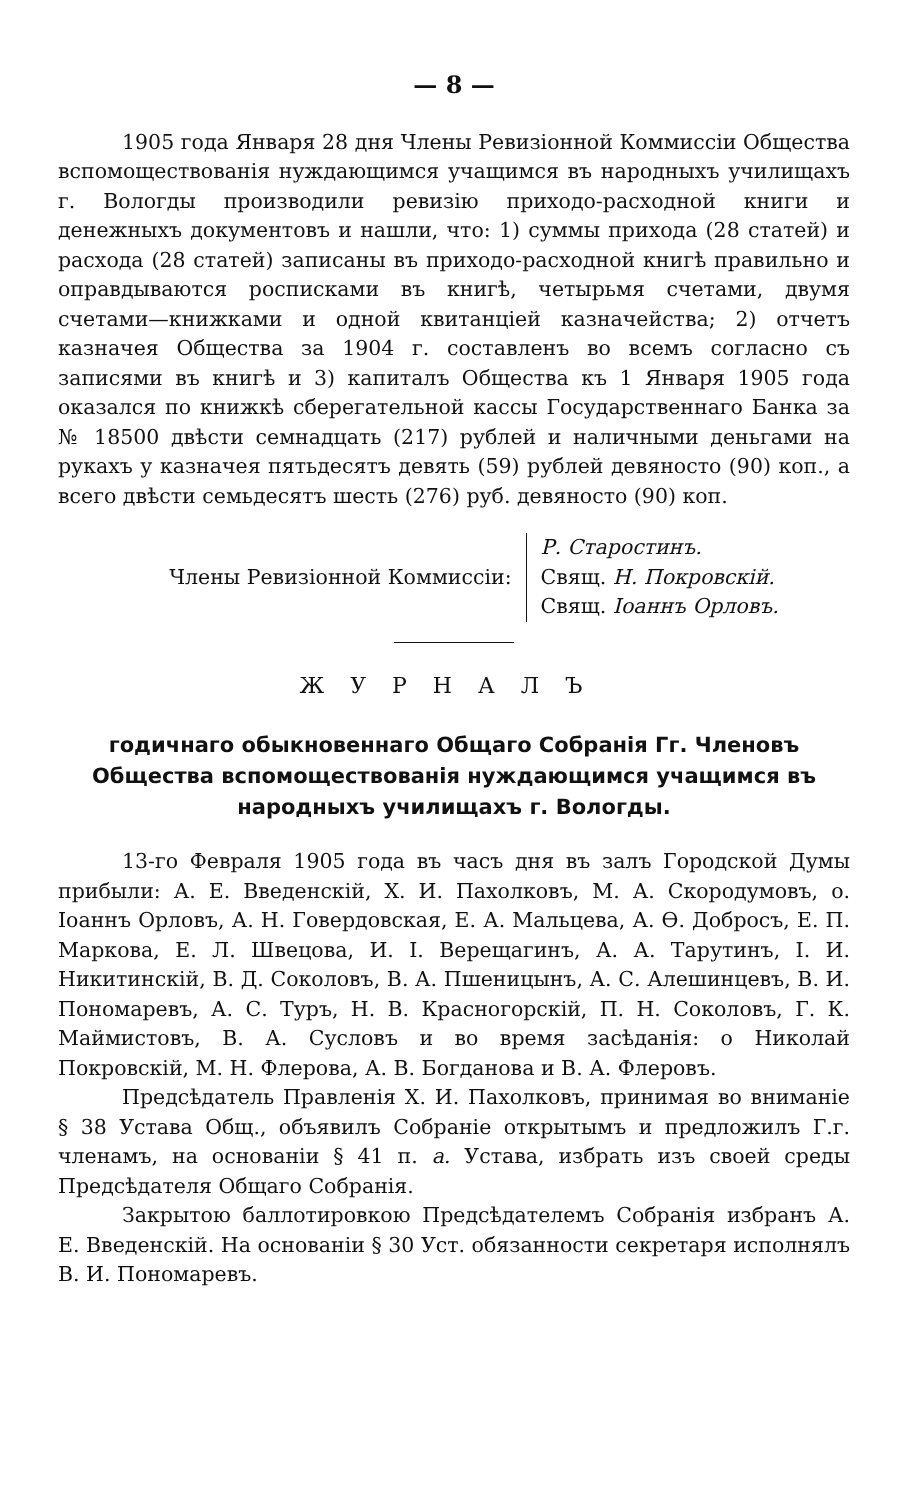— 8 —
1905 года Января 28 дня Члены Ревизіонной Коммиссіи Общества вспомоществованія нуждающимся учащимся въ народныхъ училищахъ г. Вологды производили ревизію приходо-расходной книги и денежныхъ документовъ и нашли, что: 1) суммы прихода (28 статей) и расхода (28 статей) записаны въ приходо-расходной книгѣ правильно и оправдываются росписками въ книгѣ, четырьмя счетами, двумя счетами—книжками и одной квитанціей казначейства; 2) отчетъ казначея Общества за 1904 г. составленъ во всемъ согласно съ записями въ книгѣ и 3) капиталъ Общества къ 1 Января 1905 года оказался по книжкѣ сберегательной кассы Государственнаго Банка за № 18500 двѣсти семнадцать (217) рублей и наличными деньгами на рукахъ у казначея пятьдесятъ девять (59) рублей девяносто (90) коп., а всего двѣсти семьдесятъ шесть (276) руб. девяносто (90) коп.
Члены Ревизіонной Коммиссіи:
Р. Старостинъ.
Свящ. Н. Покровскій.
Свящ. Іоаннъ Орловъ.
ЖУРНАЛЪ
годичнаго обыкновеннаго Общаго Собранія Гг. Членовъ Общества вспомоществованія нуждающимся учащимся въ народныхъ училищахъ г. Вологды.
13-го Февраля 1905 года въ часъ дня въ залъ Городской Думы прибыли: А. Е. Введенскій, Х. И. Пахолковъ, М. А. Скородумовъ, о. Іоаннъ Орловъ, А. Н. Говердовская, Е. А. Мальцева, А. Ѳ. Добросъ, Е. П. Маркова, Е. Л. Швецова, И. І. Верещагинъ, А. А. Тарутинъ, І. И. Никитинскій, В. Д. Соколовъ, В. А. Пшеницынъ, А. С. Алешинцевъ, В. И. Пономаревъ, А. С. Туръ, Н. В. Красногорскій, П. Н. Соколовъ, Г. К. Маймистовъ, В. А. Сусловъ и во время засѣданія: о Николай Покровскій, М. Н. Флерова, А. В. Богданова и В. А. Флеровъ.
Предсѣдатель Правленія Х. И. Пахолковъ, принимая во вниманіе § 38 Устава Общ., объявилъ Собраніе открытымъ и предложилъ Г.г. членамъ, на основаніи § 41 п. а. Устава, избрать изъ своей среды Предсѣдателя Общаго Собранія.
Закрытою баллотировкою Предсѣдателемъ Собранія избранъ А. Е. Введенскій. На основаніи § 30 Уст. обязанности секретаря исполнялъ В. И. Пономаревъ.